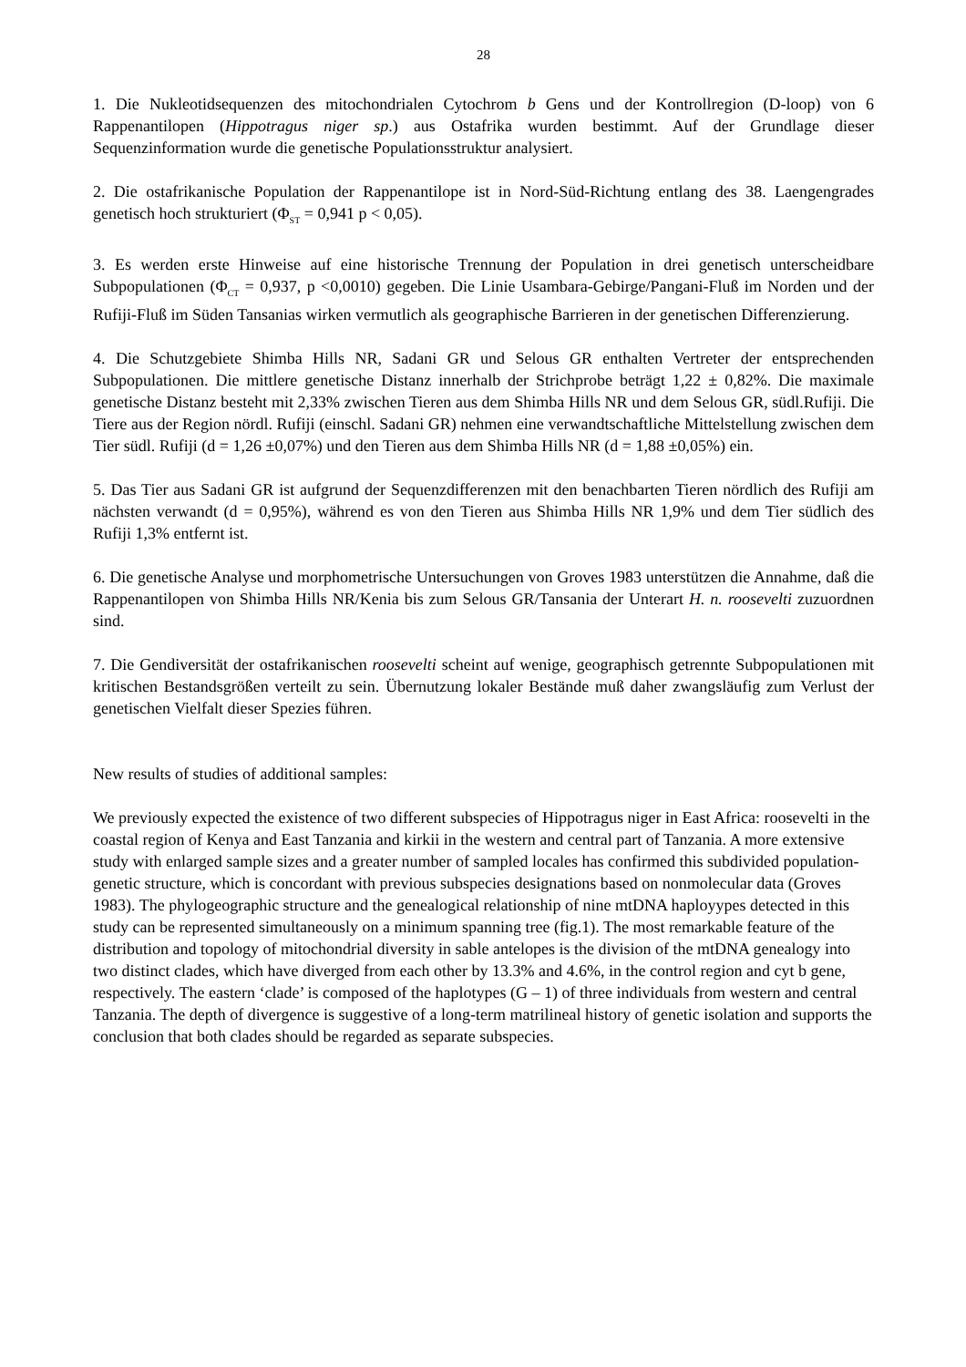28
1. Die Nukleotidsequenzen des mitochondrialen Cytochrom b Gens und der Kontrollregion (D-loop) von 6 Rappenantilopen (Hippotragus niger sp.) aus Ostafrika wurden bestimmt. Auf der Grundlage dieser Sequenzinformation wurde die genetische Populationsstruktur analysiert.
2. Die ostafrikanische Population der Rappenantilope ist in Nord-Süd-Richtung entlang des 38. Laengengrades genetisch hoch strukturiert (Φ<sub>ST</sub> = 0,941 p < 0,05).
3. Es werden erste Hinweise auf eine historische Trennung der Population in drei genetisch unterscheidbare Subpopulationen (Φ<sub>CT</sub> = 0,937, p <0,0010) gegeben. Die Linie Usambara-Gebirge/Pangani-Fluß im Norden und der Rufiji-Fluß im Süden Tansanias wirken vermutlich als geographische Barrieren in der genetischen Differenzierung.
4. Die Schutzgebiete Shimba Hills NR, Sadani GR und Selous GR enthalten Vertreter der entsprechenden Subpopulationen. Die mittlere genetische Distanz innerhalb der Strichprobe beträgt 1,22 ± 0,82%. Die maximale genetische Distanz besteht mit 2,33% zwischen Tieren aus dem Shimba Hills NR und dem Selous GR, südl.Rufiji. Die Tiere aus der Region nördl. Rufiji (einschl. Sadani GR) nehmen eine verwandtschaftliche Mittelstellung zwischen dem Tier südl. Rufiji (d = 1,26 ±0,07%) und den Tieren aus dem Shimba Hills NR (d = 1,88 ±0,05%) ein.
5. Das Tier aus Sadani GR ist aufgrund der Sequenzdifferenzen mit den benachbarten Tieren nördlich des Rufiji am nächsten verwandt (d = 0,95%), während es von den Tieren aus Shimba Hills NR 1,9% und dem Tier südlich des Rufiji 1,3% entfernt ist.
6. Die genetische Analyse und morphometrische Untersuchungen von Groves 1983 unterstützen die Annahme, daß die Rappenantilopen von Shimba Hills NR/Kenia bis zum Selous GR/Tansania der Unterart H. n. roosevelti zuzuordnen sind.
7. Die Gendiversität der ostafrikanischen roosevelti scheint auf wenige, geographisch getrennte Subpopulationen mit kritischen Bestandsgrößen verteilt zu sein. Übernutzung lokaler Bestände muß daher zwangsläufig zum Verlust der genetischen Vielfalt dieser Spezies führen.
New results of studies of additional samples:
We previously expected the existence of two different subspecies of Hippotragus niger in East Africa: roosevelti in the coastal region of Kenya and East Tanzania and kirkii in the western and central part of Tanzania. A more extensive study with enlarged sample sizes and a greater number of sampled locales has confirmed this subdivided population-genetic structure, which is concordant with previous subspecies designations based on nonmolecular data (Groves 1983). The phylogeographic structure and the genealogical relationship of nine mtDNA haployypes detected in this study can be represented simultaneously on a minimum spanning tree (fig.1). The most remarkable feature of the distribution and topology of mitochondrial diversity in sable antelopes is the division of the mtDNA genealogy into two distinct clades, which have diverged from each other by 13.3% and 4.6%, in the control region and cyt b gene, respectively. The eastern ‘clade’ is composed of the haplotypes (G – 1) of three individuals from western and central Tanzania. The depth of divergence is suggestive of a long-term matrilineal history of genetic isolation and supports the conclusion that both clades should be regarded as separate subspecies.